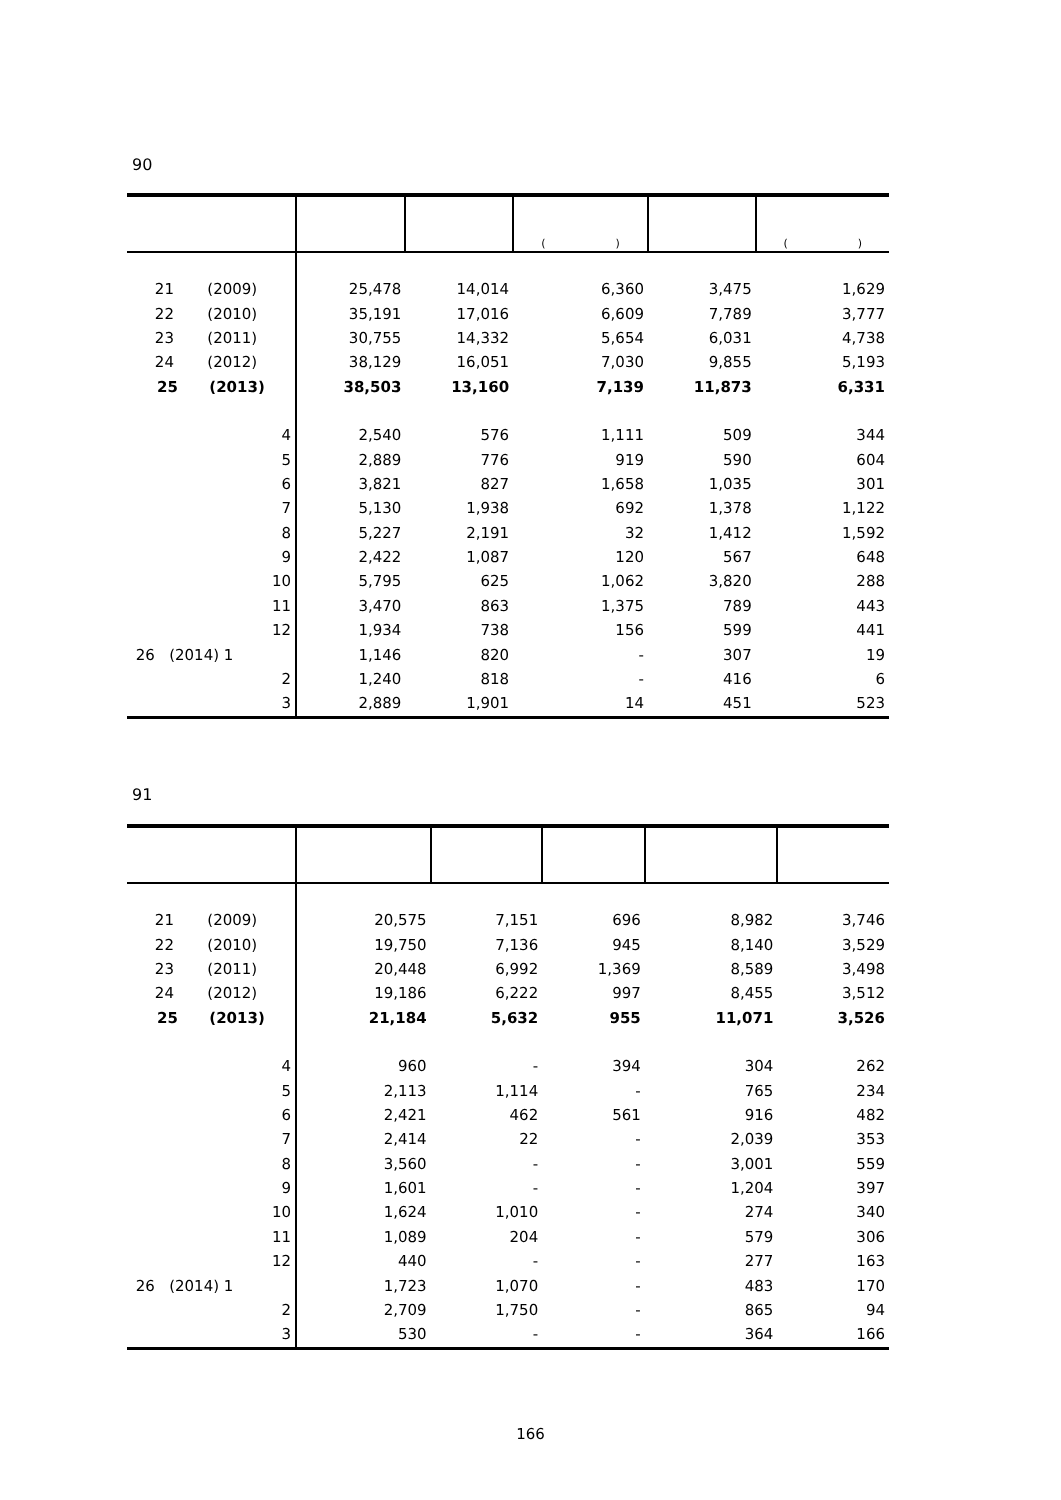90
| | | | ( ) | | ( ) |
| --- | --- | --- | --- | --- | --- |
| 21 (2009) | 25,478 | 14,014 | 6,360 | 3,475 | 1,629 |
| 22 (2010) | 35,191 | 17,016 | 6,609 | 7,789 | 3,777 |
| 23 (2011) | 30,755 | 14,332 | 5,654 | 6,031 | 4,738 |
| 24 (2012) | 38,129 | 16,051 | 7,030 | 9,855 | 5,193 |
| 25 (2013) | 38,503 | 13,160 | 7,139 | 11,873 | 6,331 |
| 4 | 2,540 | 576 | 1,111 | 509 | 344 |
| 5 | 2,889 | 776 | 919 | 590 | 604 |
| 6 | 3,821 | 827 | 1,658 | 1,035 | 301 |
| 7 | 5,130 | 1,938 | 692 | 1,378 | 1,122 |
| 8 | 5,227 | 2,191 | 32 | 1,412 | 1,592 |
| 9 | 2,422 | 1,087 | 120 | 567 | 648 |
| 10 | 5,795 | 625 | 1,062 | 3,820 | 288 |
| 11 | 3,470 | 863 | 1,375 | 789 | 443 |
| 12 | 1,934 | 738 | 156 | 599 | 441 |
| 26 (2014) 1 | 1,146 | 820 | - | 307 | 19 |
| 2 | 1,240 | 818 | - | 416 | 6 |
| 3 | 2,889 | 1,901 | 14 | 451 | 523 |
91
| 21 (2009) | 20,575 | 7,151 | 696 | 8,982 | 3,746 |
| 22 (2010) | 19,750 | 7,136 | 945 | 8,140 | 3,529 |
| 23 (2011) | 20,448 | 6,992 | 1,369 | 8,589 | 3,498 |
| 24 (2012) | 19,186 | 6,222 | 997 | 8,455 | 3,512 |
| 25 (2013) | 21,184 | 5,632 | 955 | 11,071 | 3,526 |
| 4 | 960 | - | 394 | 304 | 262 |
| 5 | 2,113 | 1,114 | - | 765 | 234 |
| 6 | 2,421 | 462 | 561 | 916 | 482 |
| 7 | 2,414 | 22 | - | 2,039 | 353 |
| 8 | 3,560 | - | - | 3,001 | 559 |
| 9 | 1,601 | - | - | 1,204 | 397 |
| 10 | 1,624 | 1,010 | - | 274 | 340 |
| 11 | 1,089 | 204 | - | 579 | 306 |
| 12 | 440 | - | - | 277 | 163 |
| 26 (2014) 1 | 1,723 | 1,070 | - | 483 | 170 |
| 2 | 2,709 | 1,750 | - | 865 | 94 |
| 3 | 530 | - | - | 364 | 166 |
166